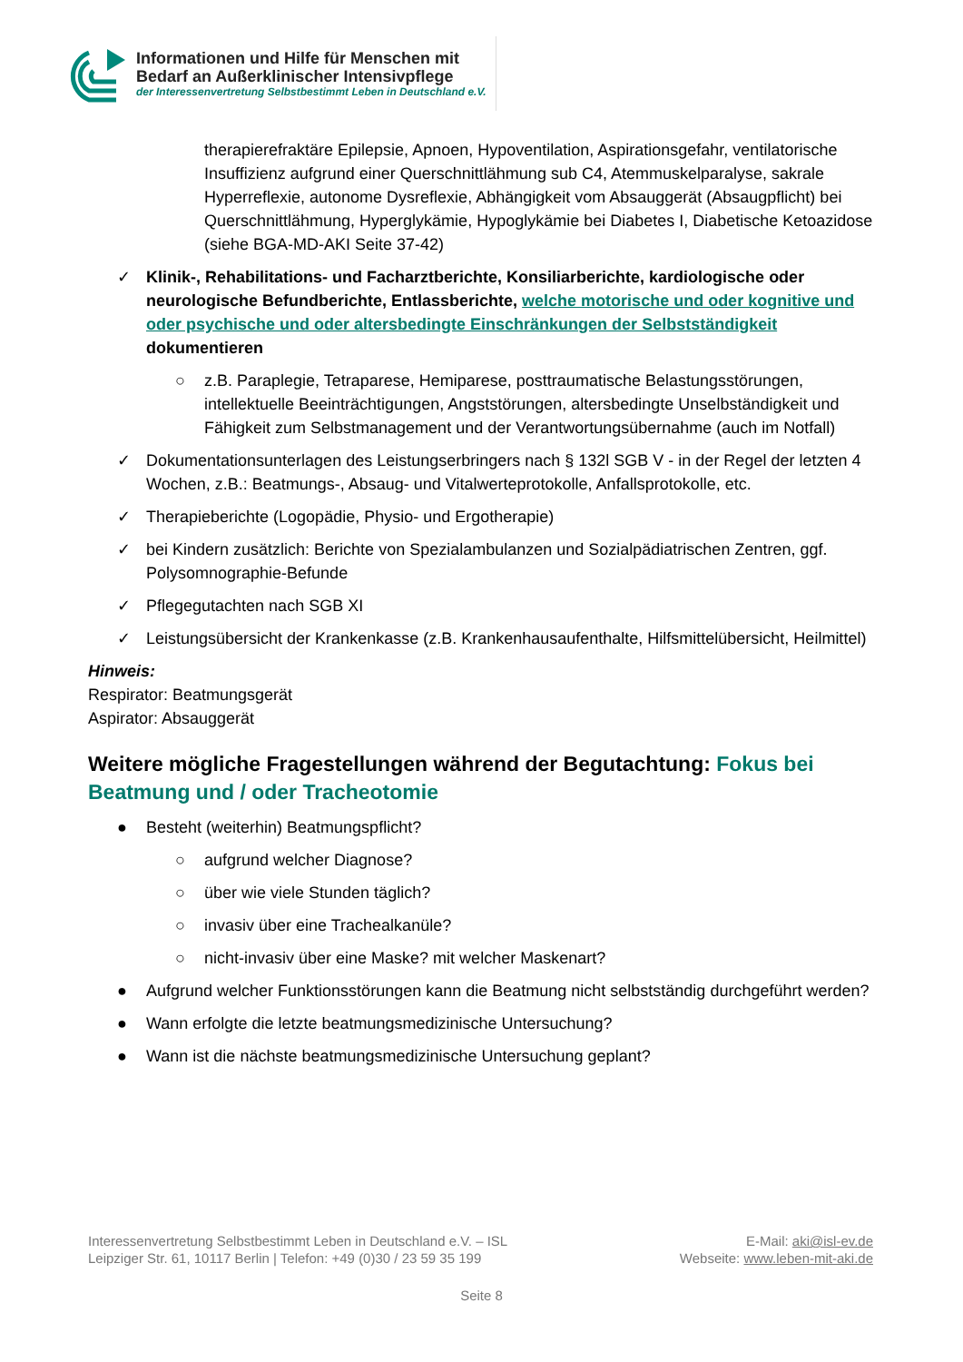Informationen und Hilfe für Menschen mit
Bedarf an Außerklinischer Intensivpflege
der Interessenvertretung Selbstbestimmt Leben in Deutschland e.V.
therapierefraktäre Epilepsie, Apnoen, Hypoventilation, Aspirationsgefahr, ventilatorische Insuffizienz aufgrund einer Querschnittlähmung sub C4, Atemmuskelparalyse, sakrale Hyperreflexie, autonome Dysreflexie, Abhängigkeit vom Absauggerät (Absaugpflicht) bei Querschnittlähmung, Hyperglykämie, Hypoglykämie bei Diabetes I, Diabetische Ketoazidose (siehe BGA-MD-AKI Seite 37-42)
✓ Klinik-, Rehabilitations- und Facharztberichte, Konsiliarberichte, kardiologische oder neurologische Befundberichte, Entlassberichte, welche motorische und oder kognitive und oder psychische und oder altersbedingte Einschränkungen der Selbstständigkeit dokumentieren
○ z.B. Paraplegie, Tetraparese, Hemiparese, posttraumatische Belastungsstörungen, intellektuelle Beeinträchtigungen, Angststörungen, altersbedingte Unselbständigkeit und Fähigkeit zum Selbstmanagement und der Verantwortungsübernahme (auch im Notfall)
✓ Dokumentationsunterlagen des Leistungserbringers nach § 132l SGB V - in der Regel der letzten 4 Wochen, z.B.: Beatmungs-, Absaug- und Vitalwerteprotokolle, Anfallsprotokolle, etc.
✓ Therapieberichte (Logopädie, Physio- und Ergotherapie)
✓ bei Kindern zusätzlich: Berichte von Spezialambulanzen und Sozialpädiatrischen Zentren, ggf. Polysomnographie-Befunde
✓ Pflegegutachten nach SGB XI
✓ Leistungsübersicht der Krankenkasse (z.B. Krankenhausaufenthalte, Hilfsmittelübersicht, Heilmittel)
Hinweis:
Respirator: Beatmungsgerät
Aspirator: Absauggerät
Weitere mögliche Fragestellungen während der Begutachtung: Fokus bei Beatmung und / oder Tracheotomie
● Besteht (weiterhin) Beatmungspflicht?
○ aufgrund welcher Diagnose?
○ über wie viele Stunden täglich?
○ invasiv über eine Trachealkanüle?
○ nicht-invasiv über eine Maske? mit welcher Maskenart?
● Aufgrund welcher Funktionsstörungen kann die Beatmung nicht selbstständig durchgeführt werden?
● Wann erfolgte die letzte beatmungsmedizinische Untersuchung?
● Wann ist die nächste beatmungsmedizinische Untersuchung geplant?
Interessenvertretung Selbstbestimmt Leben in Deutschland e.V. – ISL
Leipziger Str. 61, 10117 Berlin | Telefon: +49 (0)30 / 23 59 35 199
E-Mail: aki@isl-ev.de
Webseite: www.leben-mit-aki.de
Seite 8